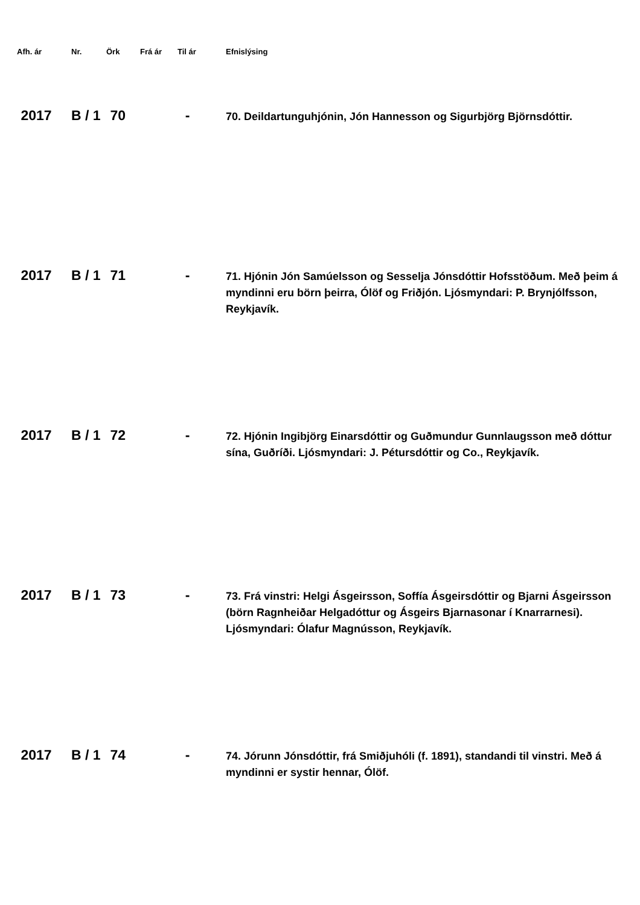| Afh. ár | Nr. | Örk | Frá ár | Til ár | Efnislýsing |
| --- | --- | --- | --- | --- | --- |
| 2017 | B / 1 | 70 | | - | 70. Deildartunguhjónin, Jón Hannesson og Sigurbjörg Björnsdóttir. |
| 2017 | B / 1 | 71 | | - | 71. Hjónin Jón Samúelsson og Sesselja Jónsdóttir Hofsstöðum. Með þeim á myndinni eru börn þeirra, Ólöf og Friðjón. Ljósmyndari: P. Brynjólfsson, Reykjavík. |
| 2017 | B / 1 | 72 | | - | 72. Hjónin Ingibjörg Einarsdóttir og Guðmundur Gunnlaugsson með dóttur sína, Guðríði. Ljósmyndari: J. Pétursdóttir og Co., Reykjavík. |
| 2017 | B / 1 | 73 | | - | 73. Frá vinstri: Helgi Ásgeirsson, Soffía Ásgeirsdóttir og Bjarni Ásgeirsson (börn Ragnheiðar Helgadóttur og Ásgeirs Bjarnasonar í Knarrarnesi). Ljósmyndari: Ólafur Magnússon, Reykjavík. |
| 2017 | B / 1 | 74 | | - | 74. Jórunn Jónsdóttir, frá Smiðjuhóli (f. 1891), standandi til vinstri. Með á myndinni er systir hennar, Ólöf. |